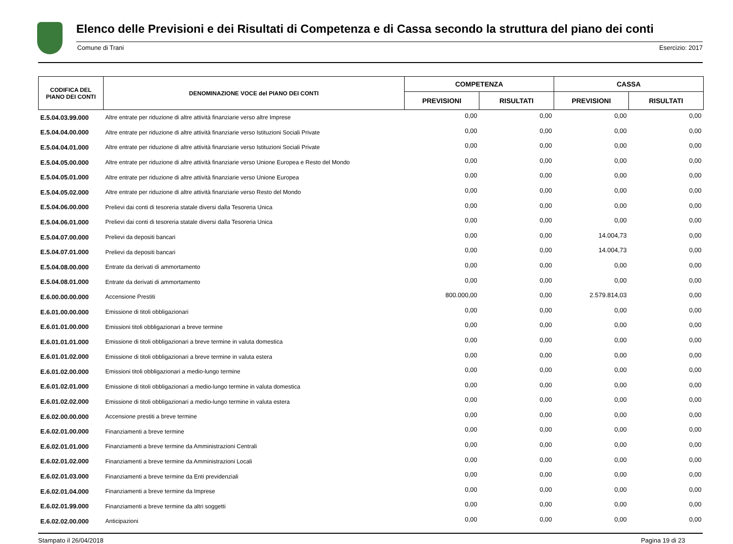Elenco delle Previsioni e dei Risultati di Competenza e di Cassa secondo la struttura del piano dei conti
Comune di Trani Esercizio: 2017
| CODIFICA DEL PIANO DEI CONTI | DENOMINAZIONE VOCE del PIANO DEI CONTI | COMPETENZA | | CASSA | |
| --- | --- | --- | --- | --- | --- |
| | | PREVISIONI | RISULTATI | PREVISIONI | RISULTATI |
| E.5.04.03.99.000 | Altre entrate per riduzione di altre attività finanziarie verso altre Imprese | 0,00 | 0,00 | 0,00 | 0,00 |
| E.5.04.04.00.000 | Altre entrate per riduzione di altre attività finanziarie verso Istituzioni Sociali Private | 0,00 | 0,00 | 0,00 | 0,00 |
| E.5.04.04.01.000 | Altre entrate per riduzione di altre attività finanziarie verso Istituzioni Sociali Private | 0,00 | 0,00 | 0,00 | 0,00 |
| E.5.04.05.00.000 | Altre entrate per riduzione di altre attività finanziarie verso Unione Europea e Resto del Mondo | 0,00 | 0,00 | 0,00 | 0,00 |
| E.5.04.05.01.000 | Altre entrate per riduzione di altre attività finanziarie verso Unione Europea | 0,00 | 0,00 | 0,00 | 0,00 |
| E.5.04.05.02.000 | Altre entrate per riduzione di altre attività finanziarie verso Resto del Mondo | 0,00 | 0,00 | 0,00 | 0,00 |
| E.5.04.06.00.000 | Prelievi dai conti di tesoreria statale diversi dalla Tesoreria Unica | 0,00 | 0,00 | 0,00 | 0,00 |
| E.5.04.06.01.000 | Prelievi dai conti di tesoreria statale diversi dalla Tesoreria Unica | 0,00 | 0,00 | 0,00 | 0,00 |
| E.5.04.07.00.000 | Prelievi da depositi bancari | 0,00 | 0,00 | 14.004,73 | 0,00 |
| E.5.04.07.01.000 | Prelievi da depositi bancari | 0,00 | 0,00 | 14.004,73 | 0,00 |
| E.5.04.08.00.000 | Entrate da derivati di ammortamento | 0,00 | 0,00 | 0,00 | 0,00 |
| E.5.04.08.01.000 | Entrate da derivati di ammortamento | 0,00 | 0,00 | 0,00 | 0,00 |
| E.6.00.00.00.000 | Accensione Prestiti | 800.000,00 | 0,00 | 2.579.814,03 | 0,00 |
| E.6.01.00.00.000 | Emissione di titoli obbligazionari | 0,00 | 0,00 | 0,00 | 0,00 |
| E.6.01.01.00.000 | Emissioni titoli obbligazionari a breve termine | 0,00 | 0,00 | 0,00 | 0,00 |
| E.6.01.01.01.000 | Emissione di titoli obbligazionari a breve termine in valuta domestica | 0,00 | 0,00 | 0,00 | 0,00 |
| E.6.01.01.02.000 | Emissione di titoli obbligazionari a breve termine in valuta estera | 0,00 | 0,00 | 0,00 | 0,00 |
| E.6.01.02.00.000 | Emissioni titoli obbligazionari a medio-lungo termine | 0,00 | 0,00 | 0,00 | 0,00 |
| E.6.01.02.01.000 | Emissione di titoli obbligazionari a medio-lungo termine in valuta domestica | 0,00 | 0,00 | 0,00 | 0,00 |
| E.6.01.02.02.000 | Emissione di titoli obbligazionari a medio-lungo termine in valuta estera | 0,00 | 0,00 | 0,00 | 0,00 |
| E.6.02.00.00.000 | Accensione prestiti a breve termine | 0,00 | 0,00 | 0,00 | 0,00 |
| E.6.02.01.00.000 | Finanziamenti a breve termine | 0,00 | 0,00 | 0,00 | 0,00 |
| E.6.02.01.01.000 | Finanziamenti a breve termine da Amministrazioni Centrali | 0,00 | 0,00 | 0,00 | 0,00 |
| E.6.02.01.02.000 | Finanziamenti a breve termine da Amministrazioni Locali | 0,00 | 0,00 | 0,00 | 0,00 |
| E.6.02.01.03.000 | Finanziamenti a breve termine da Enti previdenziali | 0,00 | 0,00 | 0,00 | 0,00 |
| E.6.02.01.04.000 | Finanziamenti a breve termine da Imprese | 0,00 | 0,00 | 0,00 | 0,00 |
| E.6.02.01.99.000 | Finanziamenti a breve termine da altri soggetti | 0,00 | 0,00 | 0,00 | 0,00 |
| E.6.02.02.00.000 | Anticipazioni | 0,00 | 0,00 | 0,00 | 0,00 |
Stampato il 26/04/2018 Pagina 19 di 23